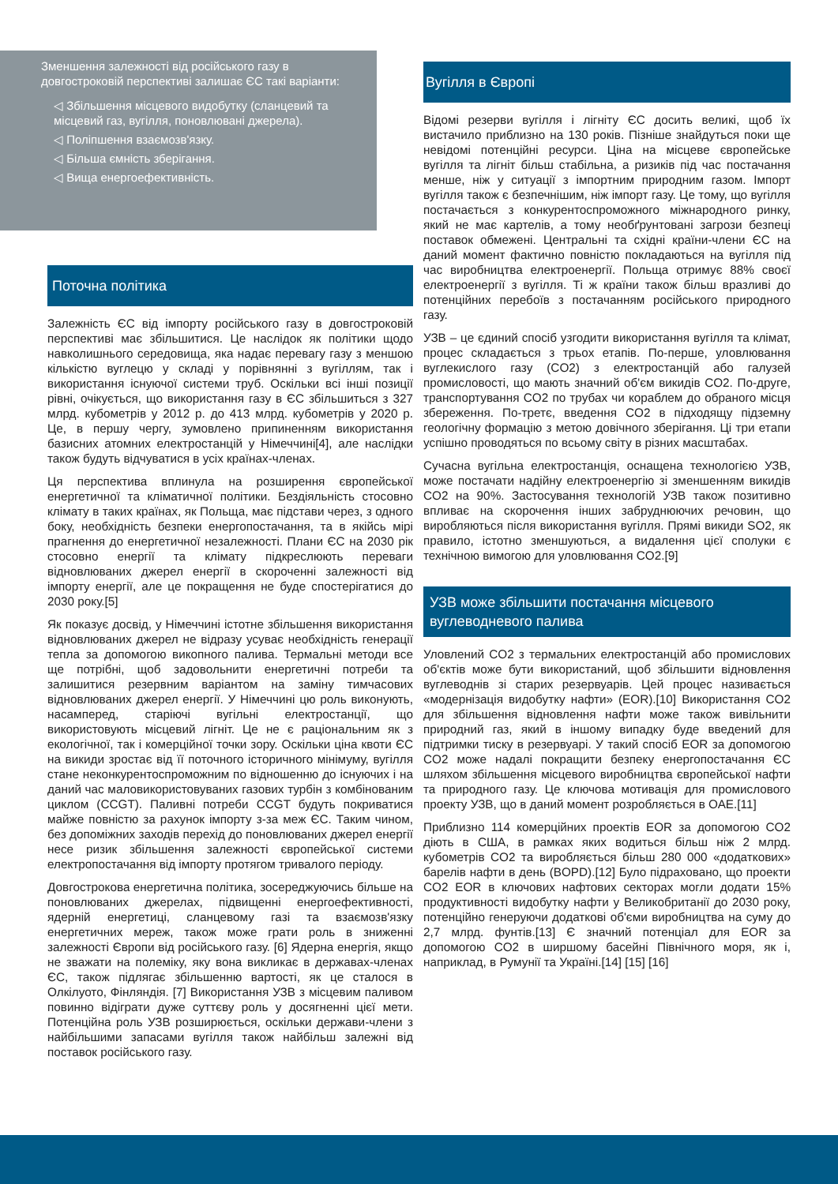Зменшення залежності від російського газу в довгостроковій перспективі залишає ЄС такі варіанти:
◁ Збільшення місцевого видобутку (сланцевий та місцевий газ, вугілля, поновлювані джерела).
◁ Поліпшення взаємозв'язку.
◁ Більша ємність зберігання.
◁ Вища енергоефективність.
Поточна політика
Залежність ЄС від імпорту російського газу в довгостроковій перспективі має збільшитися. Це наслідок як політики щодо навколишнього середовища, яка надає перевагу газу з меншою кількістю вуглецю у складі у порівнянні з вугіллям, так і використання існуючої системи труб. Оскільки всі інші позиції рівні, очікується, що використання газу в ЄС збільшиться з 327 млрд. кубометрів у 2012 р. до 413 млрд. кубометрів у 2020 р. Це, в першу чергу, зумовлено припиненням використання базисних атомних електростанцій у Німеччині[4], але наслідки також будуть відчуватися в усіх країнах-членах.
Ця перспектива вплинула на розширення європейської енергетичної та кліматичної політики. Бездіяльність стосовно клімату в таких країнах, як Польща, має підстави через, з одного боку, необхідність безпеки енергопостачання, та в якійсь мірі прагнення до енергетичної незалежності. Плани ЄС на 2030 рік стосовно енергії та клімату підкреслюють переваги відновлюваних джерел енергії в скороченні залежності від імпорту енергії, але це покращення не буде спостерігатися до 2030 року.[5]
Як показує досвід, у Німеччині істотне збільшення використання відновлюваних джерел не відразу усуває необхідність генерації тепла за допомогою викопного палива. Термальні методи все ще потрібні, щоб задовольнити енергетичні потреби та залишитися резервним варіантом на заміну тимчасових відновлюваних джерел енергії. У Німеччині цю роль виконують, насамперед, старіючі вугільні електростанції, що використовують місцевий лігніт. Це не є раціональним як з екологічної, так і комерційної точки зору. Оскільки ціна квоти ЄС на викиди зростає від її поточного історичного мінімуму, вугілля стане неконкурентоспроможним по відношенню до існуючих і на даний час маловикористовуваних газових турбін з комбінованим циклом (CCGT). Паливні потреби CCGT будуть покриватися майже повністю за рахунок імпорту з-за меж ЄС. Таким чином, без допоміжних заходів перехід до поновлюваних джерел енергії несе ризик збільшення залежності європейської системи електропостачання від імпорту протягом тривалого періоду.
Довгострокова енергетична політика, зосереджуючись більше на поновлюваних джерелах, підвищенні енергоефективності, ядерній енергетиці, сланцевому газі та взаємозв'язку енергетичних мереж, також може грати роль в зниженні залежності Європи від російського газу. [6] Ядерна енергія, якщо не зважати на полеміку, яку вона викликає в державах-членах ЄС, також підлягає збільшенню вартості, як це сталося в Олкілуото, Фінляндія. [7] Використання УЗВ з місцевим паливом повинно відіграти дуже суттєву роль у досягненні цієї мети. Потенційна роль УЗВ розширюється, оскільки держави-члени з найбільшими запасами вугілля також найбільш залежні від поставок російського газу.
Вугілля в Європі
Відомі резерви вугілля і лігніту ЄС досить великі, щоб їх вистачило приблизно на 130 років. Пізніше знайдуться поки ще невідомі потенційні ресурси. Ціна на місцеве європейське вугілля та лігніт більш стабільна, а ризиків під час постачання менше, ніж у ситуації з імпортним природним газом. Імпорт вугілля також є безпечнішим, ніж імпорт газу. Це тому, що вугілля постачається з конкурентоспроможного міжнародного ринку, який не має картелів, а тому необґрунтовані загрози безпеці поставок обмежені. Центральні та східні країни-члени ЄС на даний момент фактично повністю покладаються на вугілля під час виробництва електроенергії. Польща отримує 88% своєї електроенергії з вугілля. Ті ж країни також більш вразливі до потенційних перебоїв з постачанням російського природного газу.
УЗВ – це єдиний спосіб узгодити використання вугілля та клімат, процес складається з трьох етапів. По-перше, уловлювання вуглекислого газу (CO2) з електростанцій або галузей промисловості, що мають значний об'єм викидів CO2. По-друге, транспортування CO2 по трубах чи кораблем до обраного місця збереження. По-третє, введення CO2 в підходящу підземну геологічну формацію з метою довічного зберігання. Ці три етапи успішно проводяться по всьому світу в різних масштабах.
Сучасна вугільна електростанція, оснащена технологією УЗВ, може постачати надійну електроенергію зі зменшенням викидів CO2 на 90%. Застосування технологій УЗВ також позитивно впливає на скорочення інших забруднюючих речовин, що виробляються після використання вугілля. Прямі викиди SO2, як правило, істотно зменшуються, а видалення цієї сполуки є технічною вимогою для уловлювання CO2.[9]
УЗВ може збільшити постачання місцевого вуглеводневого палива
Уловлений CO2 з термальних електростанцій або промислових об'єктів може бути використаний, щоб збільшити відновлення вуглеводнів зі старих резервуарів. Цей процес називається «модернізація видобутку нафти» (EOR).[10] Використання CO2 для збільшення відновлення нафти може також вивільнити природний газ, який в іншому випадку буде введений для підтримки тиску в резервуарі. У такий спосіб EOR за допомогою CO2 може надалі покращити безпеку енергопостачання ЄС шляхом збільшення місцевого виробництва європейської нафти та природного газу. Це ключова мотивація для промислового проекту УЗВ, що в даний момент розробляється в ОАЕ.[11]
Приблизно 114 комерційних проектів EOR за допомогою CO2 діють в США, в рамках яких водиться більш ніж 2 млрд. кубометрів CO2 та виробляється більш 280 000 «додаткових» барелів нафти в день (BOPD).[12] Було підраховано, що проекти CO2 EOR в ключових нафтових секторах могли додати 15% продуктивності видобутку нафти у Великобританії до 2030 року, потенційно генеруючи додаткові об'єми виробництва на суму до 2,7 млрд. фунтів.[13] Є значний потенціал для EOR за допомогою CO2 в ширшому басейні Північного моря, як і, наприклад, в Румунії та Україні.[14] [15] [16]